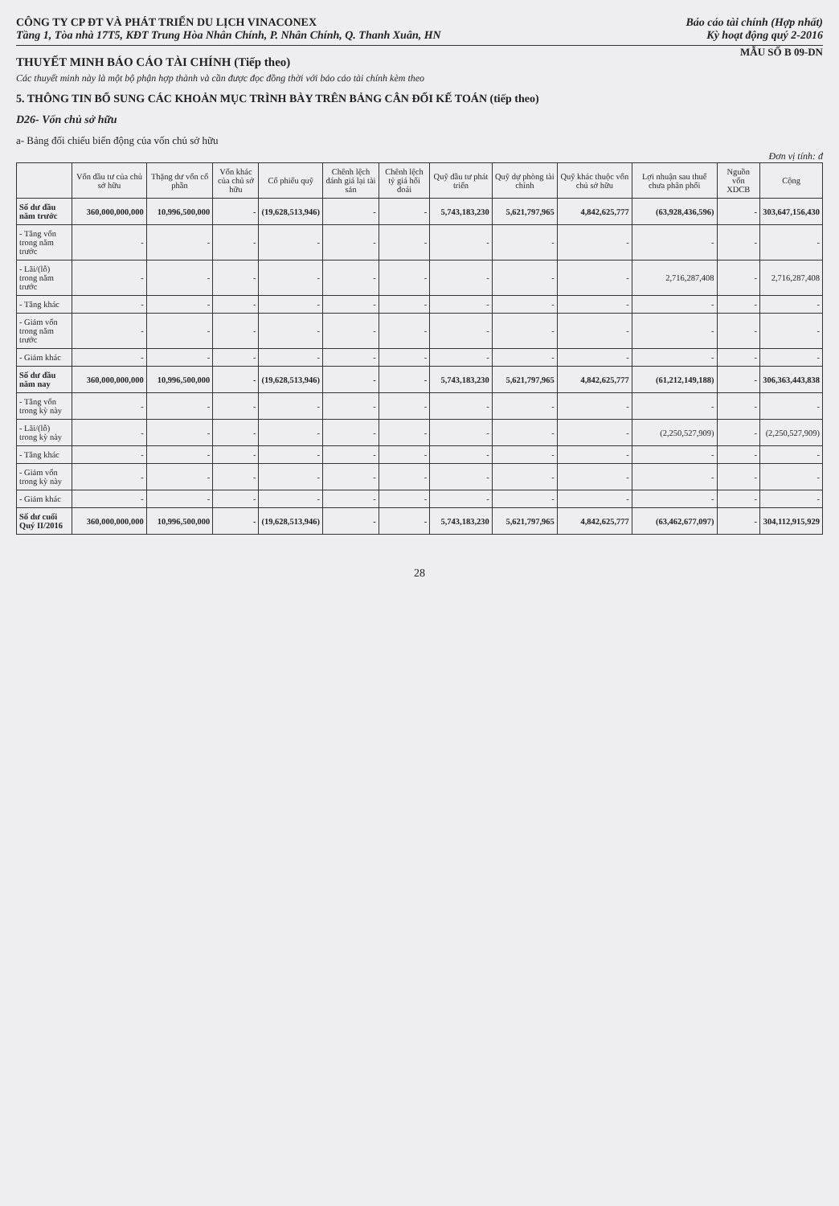CÔNG TY CP ĐT VÀ PHÁT TRIỂN DU LỊCH VINACONEX
Tầng 1, Tòa nhà 17T5, KĐT Trung Hòa Nhân Chính, P. Nhân Chính, Q. Thanh Xuân, HN
Báo cáo tài chính (Hợp nhất)
Kỳ hoạt động quý 2-2016
MẪU SỐ B 09-DN
THUYẾT MINH BÁO CÁO TÀI CHÍNH (Tiếp theo)
Các thuyết minh này là một bộ phận hợp thành và cần được đọc đồng thời với báo cáo tài chính kèm theo
5. THÔNG TIN BỔ SUNG CÁC KHOẢN MỤC TRÌNH BÀY TRÊN BẢNG CÂN ĐỐI KẾ TOÁN (tiếp theo)
D26- Vốn chủ sở hữu
a- Bảng đối chiếu biến động của vốn chủ sở hữu
Đơn vị tính: đ
| | Vốn đầu tư của chủ sở hữu | Thặng dư vốn cổ phần | Vốn khác của chủ sở hữu | Cổ phiếu quỹ | Chênh lệch đánh giá lại tài sản | Chênh lệch tỷ giá hối đoái | Quỹ đầu tư phát triển | Quỹ dự phòng tài chính | Quỹ khác thuộc vốn chủ sở hữu | Lợi nhuận sau thuế chưa phân phối | Nguồn vốn XDCB | Cộng |
| --- | --- | --- | --- | --- | --- | --- | --- | --- | --- | --- | --- | --- |
| Số dư đầu năm trước | 360,000,000,000 | 10,996,500,000 | - | (19,628,513,946) | - | - | 5,743,183,230 | 5,621,797,965 | 4,842,625,777 | (63,928,436,596) | - | 303,647,156,430 |
| - Tăng vốn trong năm trước | - | - | - | - | - | - | - | - | - | - | - | - |
| - Lãi/(lỗ) trong năm trước | - | - | - | - | - | - | - | - | - | 2,716,287,408 | - | 2,716,287,408 |
| - Tăng khác | - | - | - | - | - | - | - | - | - | - | - | - |
| - Giảm vốn trong năm trước | - | - | - | - | - | - | - | - | - | - | - | - |
| - Giảm khác | - | - | - | - | - | - | - | - | - | - | - | - |
| Số dư đầu năm nay | 360,000,000,000 | 10,996,500,000 | - | (19,628,513,946) | - | - | 5,743,183,230 | 5,621,797,965 | 4,842,625,777 | (61,212,149,188) | - | 306,363,443,838 |
| - Tăng vốn trong kỳ này | - | - | - | - | - | - | - | - | - | - | - | - |
| - Lãi/(lỗ) trong kỳ này | - | - | - | - | - | - | - | - | - | (2,250,527,909) | - | (2,250,527,909) |
| - Tăng khác | - | - | - | - | - | - | - | - | - | - | - | - |
| - Giảm vốn trong kỳ này | - | - | - | - | - | - | - | - | - | - | - | - |
| - Giảm khác | - | - | - | - | - | - | - | - | - | - | - | - |
| Số dư cuối Quý II/2016 | 360,000,000,000 | 10,996,500,000 | - | (19,628,513,946) | - | - | 5,743,183,230 | 5,621,797,965 | 4,842,625,777 | (63,462,677,097) | - | 304,112,915,929 |
28